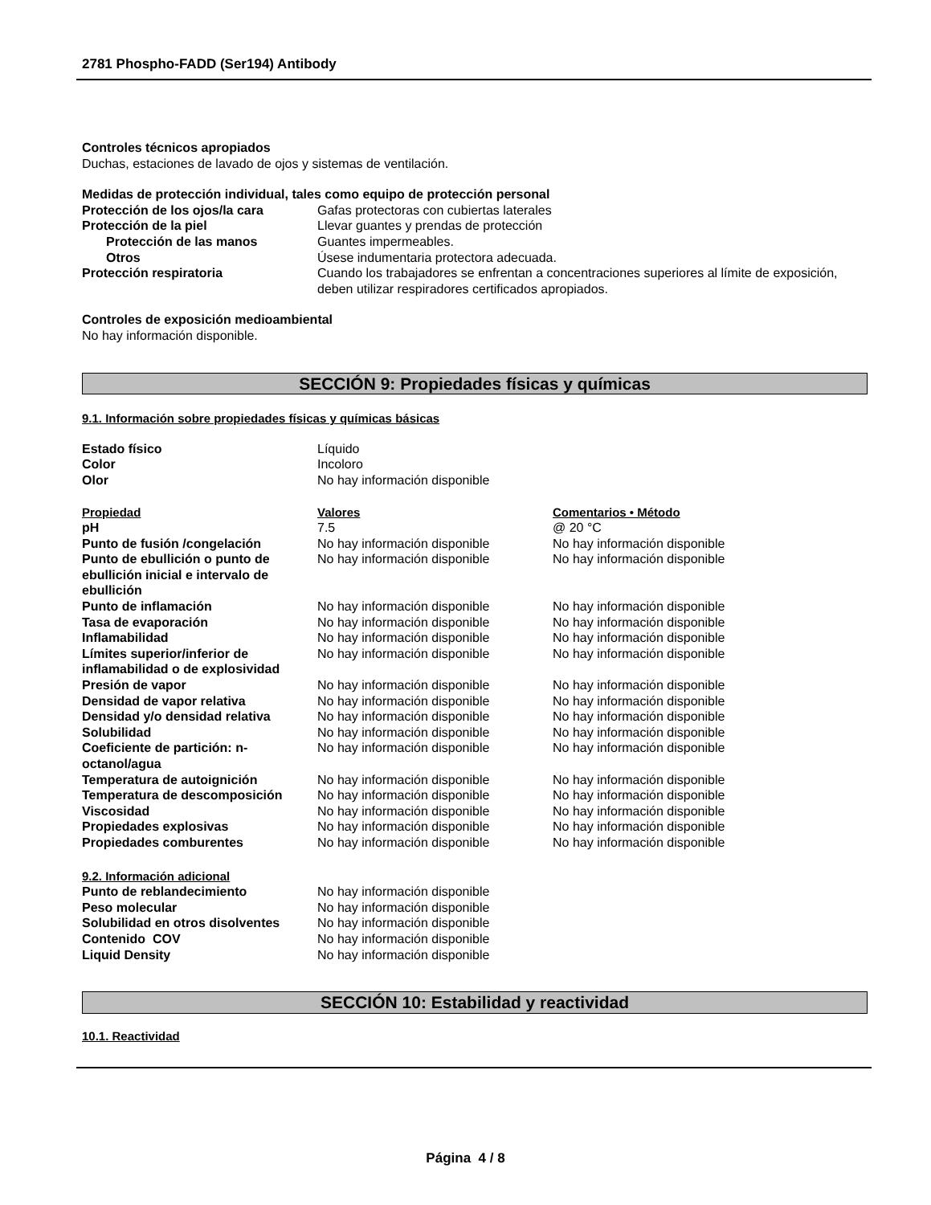2781 Phospho-FADD (Ser194) Antibody
Controles técnicos apropiados
Duchas, estaciones de lavado de ojos y sistemas de ventilación.
Medidas de protección individual, tales como equipo de protección personal
| Protección de los ojos/la cara | Gafas protectoras con cubiertas laterales |
| Protección de la piel | Llevar guantes y prendas de protección |
| Protección de las manos | Guantes impermeables. |
| Otros | Úsese indumentaria protectora adecuada. |
| Protección respiratoria | Cuando los trabajadores se enfrentan a concentraciones superiores al límite de exposición, deben utilizar respiradores certificados apropiados. |
Controles de exposición medioambiental
No hay información disponible.
SECCIÓN 9: Propiedades físicas y químicas
9.1. Información sobre propiedades físicas y químicas básicas
| Estado físico | Líquido |
| Color | Incoloro |
| Olor | No hay información disponible |
| Propiedad | Valores | Comentarios • Método |
| pH | 7.5 | @ 20 °C |
| Punto de fusión /congelación | No hay información disponible | No hay información disponible |
| Punto de ebullición o punto de ebullición inicial e intervalo de ebullición | No hay información disponible | No hay información disponible |
| Punto de inflamación | No hay información disponible | No hay información disponible |
| Tasa de evaporación | No hay información disponible | No hay información disponible |
| Inflamabilidad | No hay información disponible | No hay información disponible |
| Límites superior/inferior de inflamabilidad o de explosividad | No hay información disponible | No hay información disponible |
| Presión de vapor | No hay información disponible | No hay información disponible |
| Densidad de vapor relativa | No hay información disponible | No hay información disponible |
| Densidad y/o densidad relativa | No hay información disponible | No hay información disponible |
| Solubilidad | No hay información disponible | No hay información disponible |
| Coeficiente de partición: n-octanol/agua | No hay información disponible | No hay información disponible |
| Temperatura de autoignición | No hay información disponible | No hay información disponible |
| Temperatura de descomposición | No hay información disponible | No hay información disponible |
| Viscosidad | No hay información disponible | No hay información disponible |
| Propiedades explosivas | No hay información disponible | No hay información disponible |
| Propiedades comburentes | No hay información disponible | No hay información disponible |
9.2. Información adicional
| Punto de reblandecimiento | No hay información disponible |
| Peso molecular | No hay información disponible |
| Solubilidad en otros disolventes | No hay información disponible |
| Contenido COV | No hay información disponible |
| Liquid Density | No hay información disponible |
SECCIÓN 10: Estabilidad y reactividad
10.1. Reactividad
Página 4 / 8